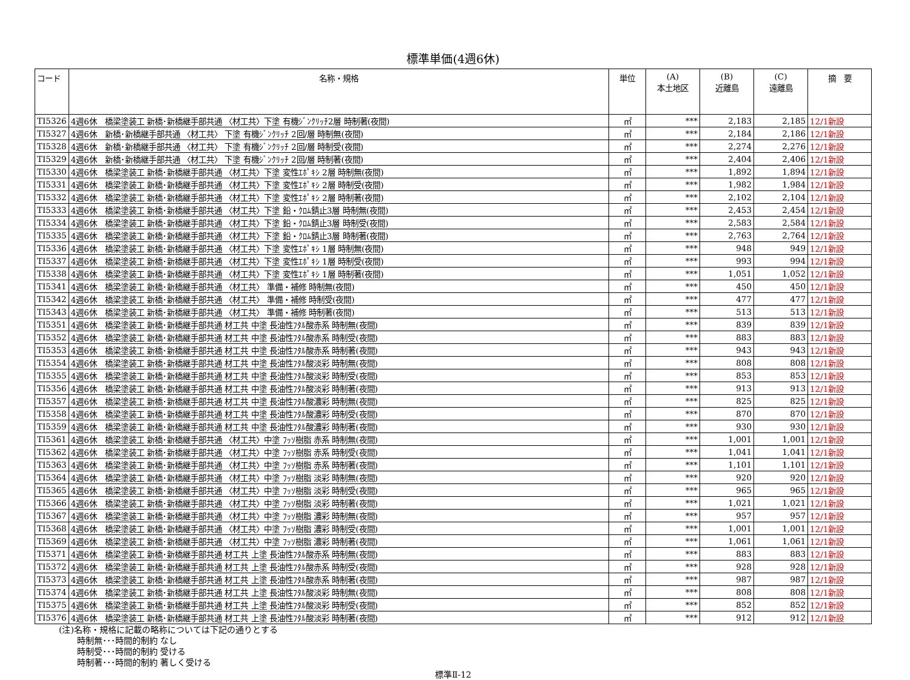標準単価(4週6休)
| コード | 名称・規格 | 単位 | (A) 本土地区 | (B) 近離島 | (C) 遠離島 | 摘 要 |
| --- | --- | --- | --- | --- | --- | --- |
| TI5326 | 4週6休 橋梁塗装工 新橋･新橋継手部共通 〈材工共〉下塗 有機ｼﾞﾝｸﾘｯﾁ2層 時制著(夜間) | ㎡ | *** | 2,183 | 2,185 | 12/1新設 |
| TI5327 | 4週6休 新橋･新橋継手部共通 〈材工共〉 下塗 有機ｼﾞﾝｸﾘｯﾁ 2回/層 時制無(夜間) | ㎡ | *** | 2,184 | 2,186 | 12/1新設 |
| TI5328 | 4週6休 新橋･新橋継手部共通 〈材工共〉 下塗 有機ｼﾞﾝｸﾘｯﾁ 2回/層 時制受(夜間) | ㎡ | *** | 2,274 | 2,276 | 12/1新設 |
| TI5329 | 4週6休 新橋･新橋継手部共通 〈材工共〉 下塗 有機ｼﾞﾝｸﾘｯﾁ 2回/層 時制著(夜間) | ㎡ | *** | 2,404 | 2,406 | 12/1新設 |
| TI5330 | 4週6休 橋梁塗装工 新橋･新橋継手部共通 〈材工共〉下塗 変性ｴﾎﾟｷｼ 2層 時制無(夜間) | ㎡ | *** | 1,892 | 1,894 | 12/1新設 |
| TI5331 | 4週6休 橋梁塗装工 新橋･新橋継手部共通 〈材工共〉下塗 変性ｴﾎﾟｷｼ 2層 時制受(夜間) | ㎡ | *** | 1,982 | 1,984 | 12/1新設 |
| TI5332 | 4週6休 橋梁塗装工 新橋･新橋継手部共通 〈材工共〉下塗 変性ｴﾎﾟｷｼ 2層 時制著(夜間) | ㎡ | *** | 2,102 | 2,104 | 12/1新設 |
| TI5333 | 4週6休 橋梁塗装工 新橋･新橋継手部共通 〈材工共〉下塗 鉛・ｸﾛﾑ錆止3層 時制無(夜間) | ㎡ | *** | 2,453 | 2,454 | 12/1新設 |
| TI5334 | 4週6休 橋梁塗装工 新橋･新橋継手部共通 〈材工共〉下塗 鉛・ｸﾛﾑ錆止3層 時制受(夜間) | ㎡ | *** | 2,583 | 2,584 | 12/1新設 |
| TI5335 | 4週6休 橋梁塗装工 新橋･新橋継手部共通 〈材工共〉下塗 鉛・ｸﾛﾑ錆止3層 時制著(夜間) | ㎡ | *** | 2,763 | 2,764 | 12/1新設 |
| TI5336 | 4週6休 橋梁塗装工 新橋･新橋継手部共通 〈材工共〉下塗 変性ｴﾎﾟｷｼ 1層 時制無(夜間) | ㎡ | *** | 948 | 949 | 12/1新設 |
| TI5337 | 4週6休 橋梁塗装工 新橋･新橋継手部共通 〈材工共〉下塗 変性ｴﾎﾟｷｼ 1層 時制受(夜間) | ㎡ | *** | 993 | 994 | 12/1新設 |
| TI5338 | 4週6休 橋梁塗装工 新橋･新橋継手部共通 〈材工共〉下塗 変性ｴﾎﾟｷｼ 1層 時制著(夜間) | ㎡ | *** | 1,051 | 1,052 | 12/1新設 |
| TI5341 | 4週6休 橋梁塗装工 新橋･新橋継手部共通 〈材工共〉 準備・補修 時制無(夜間) | ㎡ | *** | 450 | 450 | 12/1新設 |
| TI5342 | 4週6休 橋梁塗装工 新橋･新橋継手部共通 〈材工共〉 準備・補修 時制受(夜間) | ㎡ | *** | 477 | 477 | 12/1新設 |
| TI5343 | 4週6休 橋梁塗装工 新橋･新橋継手部共通 〈材工共〉 準備・補修 時制著(夜間) | ㎡ | *** | 513 | 513 | 12/1新設 |
| TI5351 | 4週6休 橋梁塗装工 新橋･新橋継手部共通 材工共 中塗 長油性ﾌﾀﾙ酸赤系 時制無(夜間) | ㎡ | *** | 839 | 839 | 12/1新設 |
| TI5352 | 4週6休 橋梁塗装工 新橋･新橋継手部共通 材工共 中塗 長油性ﾌﾀﾙ酸赤系 時制受(夜間) | ㎡ | *** | 883 | 883 | 12/1新設 |
| TI5353 | 4週6休 橋梁塗装工 新橋･新橋継手部共通 材工共 中塗 長油性ﾌﾀﾙ酸赤系 時制著(夜間) | ㎡ | *** | 943 | 943 | 12/1新設 |
| TI5354 | 4週6休 橋梁塗装工 新橋･新橋継手部共通 材工共 中塗 長油性ﾌﾀﾙ酸淡彩 時制無(夜間) | ㎡ | *** | 808 | 808 | 12/1新設 |
| TI5355 | 4週6休 橋梁塗装工 新橋･新橋継手部共通 材工共 中塗 長油性ﾌﾀﾙ酸淡彩 時制受(夜間) | ㎡ | *** | 853 | 853 | 12/1新設 |
| TI5356 | 4週6休 橋梁塗装工 新橋･新橋継手部共通 材工共 中塗 長油性ﾌﾀﾙ酸淡彩 時制著(夜間) | ㎡ | *** | 913 | 913 | 12/1新設 |
| TI5357 | 4週6休 橋梁塗装工 新橋･新橋継手部共通 材工共 中塗 長油性ﾌﾀﾙ酸濃彩 時制無(夜間) | ㎡ | *** | 825 | 825 | 12/1新設 |
| TI5358 | 4週6休 橋梁塗装工 新橋･新橋継手部共通 材工共 中塗 長油性ﾌﾀﾙ酸濃彩 時制受(夜間) | ㎡ | *** | 870 | 870 | 12/1新設 |
| TI5359 | 4週6休 橋梁塗装工 新橋･新橋継手部共通 材工共 中塗 長油性ﾌﾀﾙ酸濃彩 時制著(夜間) | ㎡ | *** | 930 | 930 | 12/1新設 |
| TI5361 | 4週6休 橋梁塗装工 新橋･新橋継手部共通 〈材工共〉中塗 ﾌｯｿ樹脂 赤系 時制無(夜間) | ㎡ | *** | 1,001 | 1,001 | 12/1新設 |
| TI5362 | 4週6休 橋梁塗装工 新橋･新橋継手部共通 〈材工共〉中塗 ﾌｯｿ樹脂 赤系 時制受(夜間) | ㎡ | *** | 1,041 | 1,041 | 12/1新設 |
| TI5363 | 4週6休 橋梁塗装工 新橋･新橋継手部共通 〈材工共〉中塗 ﾌｯｿ樹脂 赤系 時制著(夜間) | ㎡ | *** | 1,101 | 1,101 | 12/1新設 |
| TI5364 | 4週6休 橋梁塗装工 新橋･新橋継手部共通 〈材工共〉中塗 ﾌｯｿ樹脂 淡彩 時制無(夜間) | ㎡ | *** | 920 | 920 | 12/1新設 |
| TI5365 | 4週6休 橋梁塗装工 新橋･新橋継手部共通 〈材工共〉中塗 ﾌｯｿ樹脂 淡彩 時制受(夜間) | ㎡ | *** | 965 | 965 | 12/1新設 |
| TI5366 | 4週6休 橋梁塗装工 新橋･新橋継手部共通 〈材工共〉中塗 ﾌｯｿ樹脂 淡彩 時制著(夜間) | ㎡ | *** | 1,021 | 1,021 | 12/1新設 |
| TI5367 | 4週6休 橋梁塗装工 新橋･新橋継手部共通 〈材工共〉中塗 ﾌｯｿ樹脂 濃彩 時制無(夜間) | ㎡ | *** | 957 | 957 | 12/1新設 |
| TI5368 | 4週6休 橋梁塗装工 新橋･新橋継手部共通 〈材工共〉中塗 ﾌｯｿ樹脂 濃彩 時制受(夜間) | ㎡ | *** | 1,001 | 1,001 | 12/1新設 |
| TI5369 | 4週6休 橋梁塗装工 新橋･新橋継手部共通 〈材工共〉中塗 ﾌｯｿ樹脂 濃彩 時制著(夜間) | ㎡ | *** | 1,061 | 1,061 | 12/1新設 |
| TI5371 | 4週6休 橋梁塗装工 新橋･新橋継手部共通 材工共 上塗 長油性ﾌﾀﾙ酸赤系 時制無(夜間) | ㎡ | *** | 883 | 883 | 12/1新設 |
| TI5372 | 4週6休 橋梁塗装工 新橋･新橋継手部共通 材工共 上塗 長油性ﾌﾀﾙ酸赤系 時制受(夜間) | ㎡ | *** | 928 | 928 | 12/1新設 |
| TI5373 | 4週6休 橋梁塗装工 新橋･新橋継手部共通 材工共 上塗 長油性ﾌﾀﾙ酸赤系 時制著(夜間) | ㎡ | *** | 987 | 987 | 12/1新設 |
| TI5374 | 4週6休 橋梁塗装工 新橋･新橋継手部共通 材工共 上塗 長油性ﾌﾀﾙ酸淡彩 時制無(夜間) | ㎡ | *** | 808 | 808 | 12/1新設 |
| TI5375 | 4週6休 橋梁塗装工 新橋･新橋継手部共通 材工共 上塗 長油性ﾌﾀﾙ酸淡彩 時制受(夜間) | ㎡ | *** | 852 | 852 | 12/1新設 |
| TI5376 | 4週6休 橋梁塗装工 新橋･新橋継手部共通 材工共 上塗 長油性ﾌﾀﾙ酸淡彩 時制著(夜間) | ㎡ | *** | 912 | 912 | 12/1新設 |
(注)名称・規格に記載の略称については下記の通りとする
時制無･･･時間的制約 なし
時制受･･･時間的制約 受ける
時制著･･･時間的制約 著しく受ける
標準Ⅱ-12